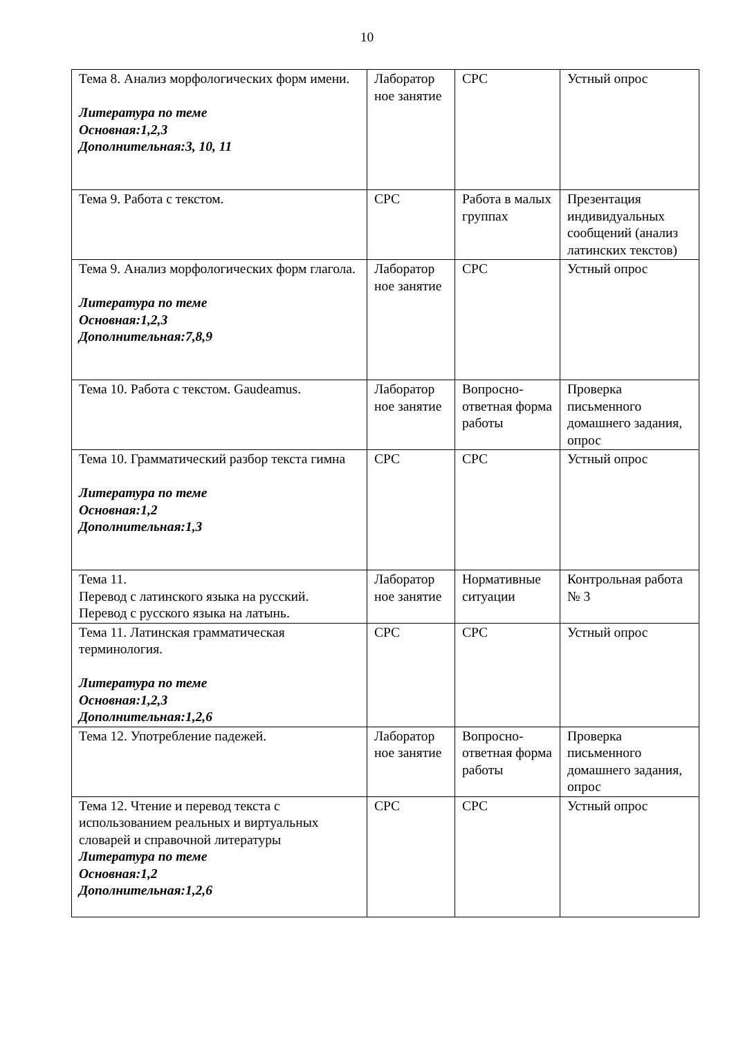10
| Тема 8. Анализ морфологических форм имени. Литература по теме Основная:1,2,3 Дополнительная:3, 10, 11 | Лаборатор ное занятие | СРС | Устный опрос |
| Тема 9. Работа с текстом. | СРС | Работа в малых группах | Презентация индивидуальных сообщений (анализ латинских текстов) |
| Тема 9. Анализ морфологических форм глагола. Литература по теме Основная:1,2,3 Дополнительная:7,8,9 | Лаборатор ное занятие | СРС | Устный опрос |
| Тема 10. Работа с текстом. Gaudeamus. | Лаборатор ное занятие | Вопросно-ответная форма работы | Проверка письменного домашнего задания, опрос |
| Тема 10. Грамматический разбор текста гимна Литература по теме Основная:1,2 Дополнительная:1,3 | СРС | СРС | Устный опрос |
| Тема 11. Перевод с латинского языка на русский. Перевод с русского языка на латынь. | Лаборатор ное занятие | Нормативные ситуации | Контрольная работа № 3 |
| Тема 11. Латинская грамматическая терминология. Литература по теме Основная:1,2,3 Дополнительная:1,2,6 | СРС | СРС | Устный опрос |
| Тема 12. Употребление падежей. | Лаборатор ное занятие | Вопросно-ответная форма работы | Проверка письменного домашнего задания, опрос |
| Тема 12. Чтение и перевод текста с использованием реальных и виртуальных словарей и справочной литературы Литература по теме Основная:1,2 Дополнительная:1,2,6 | СРС | СРС | Устный опрос |